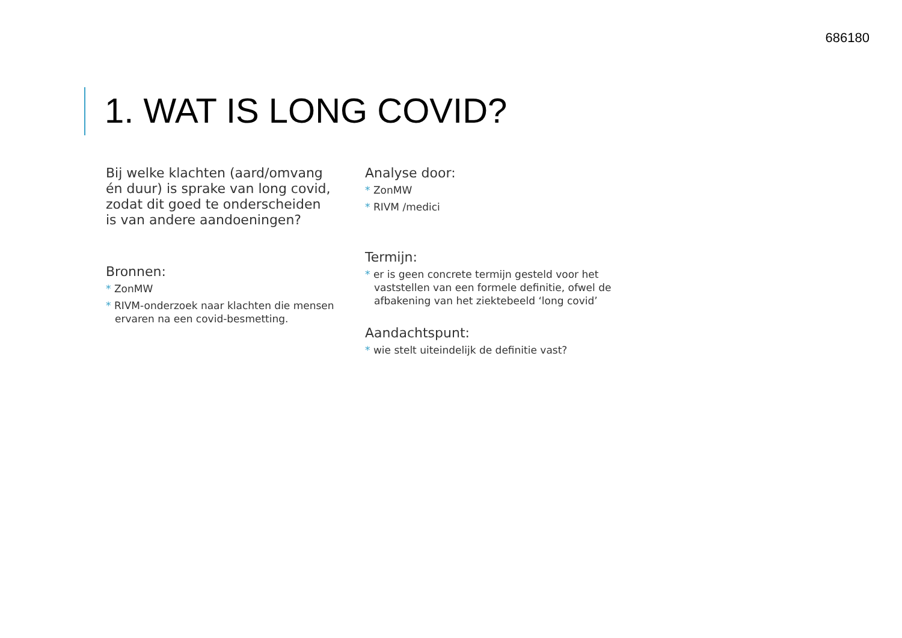686180
1. WAT IS LONG COVID?
Bij welke klachten (aard/omvang én duur) is sprake van long covid, zodat dit goed te onderscheiden is van andere aandoeningen?
Bronnen:
* ZonMW
* RIVM-onderzoek naar klachten die mensen ervaren na een covid-besmetting.
Analyse door:
* ZonMW
* RIVM /medici
Termijn:
* er is geen concrete termijn gesteld voor het vaststellen van een formele definitie, ofwel de afbakening van het ziektebeeld ‘long covid’
Aandachtspunt:
* wie stelt uiteindelijk de definitie vast?